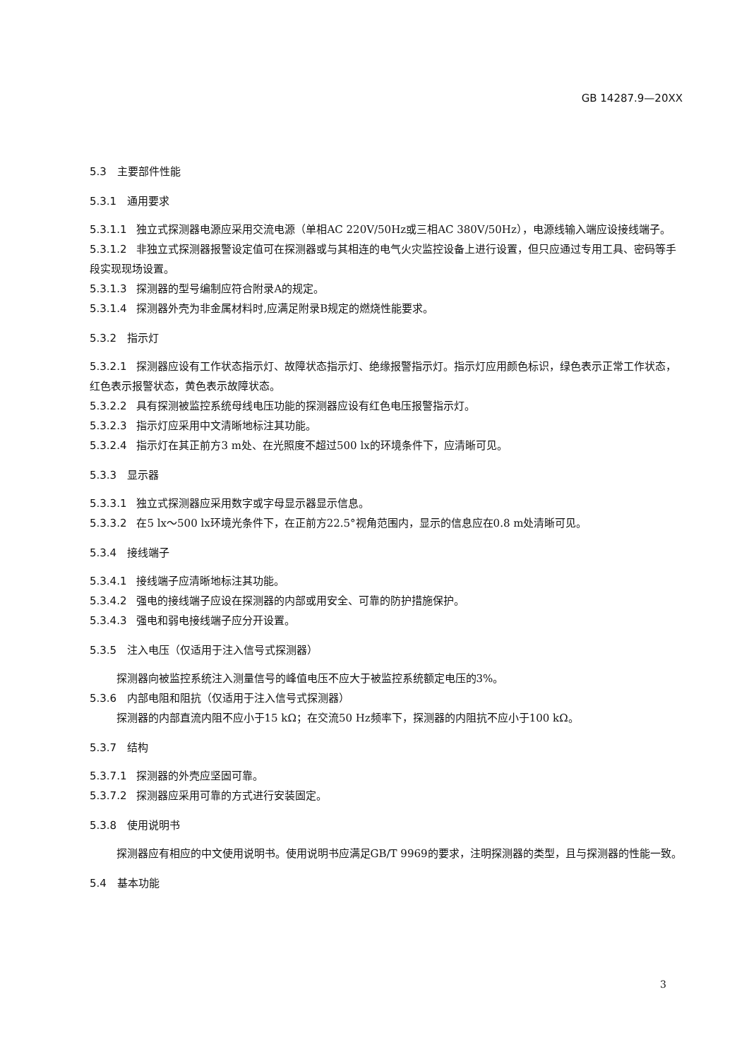GB 14287.9—20XX
5.3　主要部件性能
5.3.1　通用要求
5.3.1.1 独立式探测器电源应采用交流电源（单相AC 220V/50Hz或三相AC 380V/50Hz），电源线输入端应设接线端子。
5.3.1.2 非独立式探测器报警设定值可在探测器或与其相连的电气火灾监控设备上进行设置，但只应通过专用工具、密码等手段实现现场设置。
5.3.1.3 探测器的型号编制应符合附录A的规定。
5.3.1.4 探测器外壳为非金属材料时,应满足附录B规定的燃烧性能要求。
5.3.2　指示灯
5.3.2.1 探测器应设有工作状态指示灯、故障状态指示灯、绝缘报警指示灯。指示灯应用颜色标识，绿色表示正常工作状态，红色表示报警状态，黄色表示故障状态。
5.3.2.2 具有探测被监控系统母线电压功能的探测器应设有红色电压报警指示灯。
5.3.2.3 指示灯应采用中文清晰地标注其功能。
5.3.2.4 指示灯在其正前方3 m处、在光照度不超过500 lx的环境条件下，应清晰可见。
5.3.3　显示器
5.3.3.1 独立式探测器应采用数字或字母显示器显示信息。
5.3.3.2 在5 lx～500 lx环境光条件下，在正前方22.5°视角范围内，显示的信息应在0.8 m处清晰可见。
5.3.4　接线端子
5.3.4.1 接线端子应清晰地标注其功能。
5.3.4.2 强电的接线端子应设在探测器的内部或用安全、可靠的防护措施保护。
5.3.4.3 强电和弱电接线端子应分开设置。
5.3.5　注入电压（仅适用于注入信号式探测器）
探测器向被监控系统注入测量信号的峰值电压不应大于被监控系统额定电压的3%。
5.3.6　内部电阻和阻抗（仅适用于注入信号式探测器）
探测器的内部直流内阻不应小于15 kΩ；在交流50 Hz频率下，探测器的内阻抗不应小于100 kΩ。
5.3.7　结构
5.3.7.1 探测器的外壳应坚固可靠。
5.3.7.2 探测器应采用可靠的方式进行安装固定。
5.3.8　使用说明书
探测器应有相应的中文使用说明书。使用说明书应满足GB/T 9969的要求，注明探测器的类型，且与探测器的性能一致。
5.4　基本功能
3